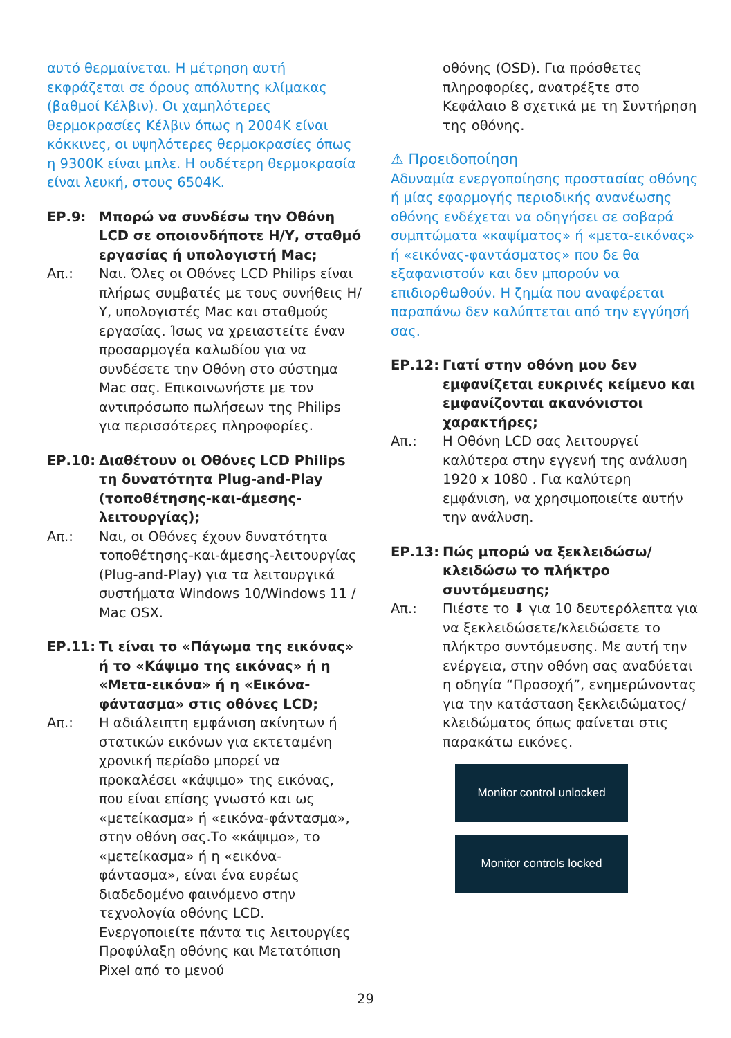αυτό θερμαίνεται. Η μέτρηση αυτή εκφράζεται σε όρους απόλυτης κλίμακας (βαθμοί Κέλβιν). Οι χαμηλότερες θερμοκρασίες Κέλβιν όπως η 2004K είναι κόκκινες, οι υψηλότερες θερμοκρασίες όπως η 9300K είναι μπλε. Η ουδέτερη θερμοκρασία είναι λευκή, στους 6504K.
ΕΡ.9: Μπορώ να συνδέσω την Οθόνη LCD σε οποιονδήποτε Η/Υ, σταθμό εργασίας ή υπολογιστή Mac;
Απ.: Ναι. Όλες οι Οθόνες LCD Philips είναι πλήρως συμβατές με τους συνήθεις Η/Υ, υπολογιστές Mac και σταθμούς εργασίας. Ίσως να χρειαστείτε έναν προσαρμογέα καλωδίου για να συνδέσετε την Οθόνη στο σύστημα Mac σας. Επικοινωνήστε με τον αντιπρόσωπο πωλήσεων της Philips για περισσότερες πληροφορίες.
ΕΡ.10: Διαθέτουν οι Οθόνες LCD Philips τη δυνατότητα Plug-and-Play (τοποθέτησης-και-άμεσης-λειτουργίας);
Απ.: Ναι, οι Οθόνες έχουν δυνατότητα τοποθέτησης-και-άμεσης-λειτουργίας (Plug-and-Play) για τα λειτουργικά συστήματα Windows 10/Windows 11 / Mac OSX.
ΕΡ.11: Τι είναι το «Πάγωμα της εικόνας» ή το «Κάψιμο της εικόνας» ή η «Μετα-εικόνα» ή η «Εικόνα-φάντασμα» στις οθόνες LCD;
Απ.: Η αδιάλειπτη εμφάνιση ακίνητων ή στατικών εικόνων για εκτεταμένη χρονική περίοδο μπορεί να προκαλέσει «κάψιμο» της εικόνας, που είναι επίσης γνωστό και ως «μετείκασμα» ή «εικόνα-φάντασμα», στην οθόνη σας.Το «κάψιμο», το «μετείκασμα» ή η «εικόνα-φάντασμα», είναι ένα ευρέως διαδεδομένο φαινόμενο στην τεχνολογία οθόνης LCD. Ενεργοποιείτε πάντα τις λειτουργίες Προφύλαξη οθόνης και Μετατόπιση Pixel από το μενού
οθόνης (OSD). Για πρόσθετες πληροφορίες, ανατρέξτε στο Κεφάλαιο 8 σχετικά με τη Συντήρηση της οθόνης.
⚠ Προειδοποίηση
Αδυναμία ενεργοποίησης προστασίας οθόνης ή μίας εφαρμογής περιοδικής ανανέωσης οθόνης ενδέχεται να οδηγήσει σε σοβαρά συμπτώματα «καψίματος» ή «μετα-εικόνας» ή «εικόνας-φαντάσματος» που δε θα εξαφανιστούν και δεν μπορούν να επιδιορθωθούν. Η ζημία που αναφέρεται παραπάνω δεν καλύπτεται από την εγγύησή σας.
ΕΡ.12: Γιατί στην οθόνη μου δεν εμφανίζεται ευκρινές κείμενο και εμφανίζονται ακανόνιστοι χαρακτήρες;
Απ.: Η Οθόνη LCD σας λειτουργεί καλύτερα στην εγγενή της ανάλυση 1920 x 1080 . Για καλύτερη εμφάνιση, να χρησιμοποιείτε αυτήν την ανάλυση.
ΕΡ.13: Πώς μπορώ να ξεκλειδώσω/κλειδώσω το πλήκτρο συντόμευσης;
Απ.: Πιέστε το ⬇ για 10 δευτερόλεπτα για να ξεκλειδώσετε/κλειδώσετε το πλήκτρο συντόμευσης. Με αυτή την ενέργεια, στην οθόνη σας αναδύεται η οδηγία “Προσοχή”, ενημερώνοντας για την κατάσταση ξεκλειδώματος/κλειδώματος όπως φαίνεται στις παρακάτω εικόνες.
Monitor control unlocked
Monitor controls locked
29